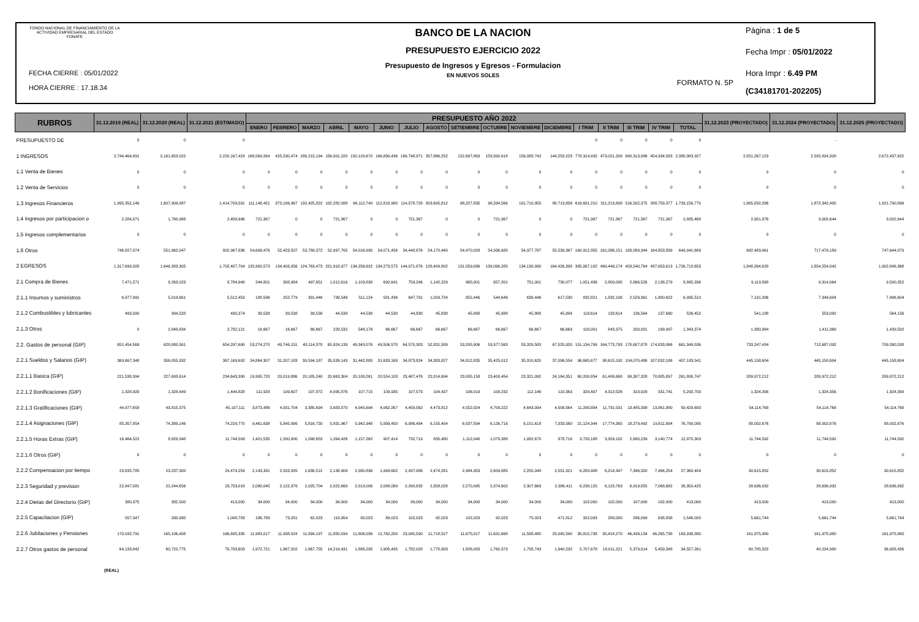FONDO NACIONAL DE FINANCIAMIENTO DE LA ACTIVIDAD EMPRESARIAL DEL ESTADO FONAFE
FECHA CIERRE : 05/01/2022
HORA CIERRE : 17.18.34
BANCO DE LA NACION
PRESUPUESTO EJERCICIO 2022
Presupuesto de Ingresos y Egresos - Formulacion
EN NUEVOS SOLES
FORMATO N. 5P
Página : 1 de 5
Fecha Impr : 05/01/2022
Hora Impr : 6.49 PM
(C34181701-202205)
| RUBROS | 31.12.2019 (REAL) | 31.12.2020 (REAL) | 31.12.2021 (ESTIMADO) | PRESUPUESTO AÑO 2022 | | | | | | | | | | | | | | | | | 31.12.2023 (PROYECTADO) | 31.12.2024 (PROYECTADO) | 31.12.2025 (PROYECTADO) |
| --- | --- | --- | --- | --- | --- | --- | --- | --- | --- | --- | --- | --- | --- | --- | --- | --- | --- | --- | --- | --- | --- | --- | --- |
| | | | | ENERO | FEBRERO | MARZO | ABRIL | MAYO | JUNIO | JULIO | AGOSTO | SETIEMBRE | OCTUBRE | NOVIEMBRE | DICIEMBRE | I TRIM | II TRIM | III TRIM | IV TRIM | TOTAL | | | |
| PRESUPUESTO DE | 0 | 0 | 0 | | | | | | | | | | | | | 0 | 0 | 0 | 0 | 0 | | - | |
| 1 INGRESOS | 2,744,464,891 | 2,161,653,022 | 2,220,167,423 | 166,569,264 | 425,530,474 | 186,215,194 | 156,001,220 | 150,129,670 | 166,890,436 | 169,748,971 | 357,866,252 | 152,697,863 | 153,992,618 | 156,088,742 | 144,253,223 | 778,314,932 | 473,021,326 | 680,313,086 | 454,334,583 | 2,385,983,927 | 2,551,267,123 | 2,592,824,328 | 2,672,437,622 |
| 1.1 Venta de Bienes | 0 | 0 | 0 | 0 | 0 | 0 | 0 | 0 | 0 | 0 | 0 | 0 | 0 | 0 | 0 | 0 | 0 | 0 | 0 | 0 | 0 | 0 | 0 |
| 1.2 Venta de Servicios | 0 | 0 | 0 | 0 | 0 | 0 | 0 | 0 | 0 | 0 | 0 | 0 | 0 | 0 | 0 | 0 | 0 | 0 | 0 | 0 | 0 | 0 | 0 |
| 1.3 Ingresos Financieros | 1,995,352,146 | 1,607,909,987 | 1,414,709,591 | 111,148,421 | 373,106,967 | 132,425,822 | 102,282,088 | 96,112,740 | 112,818,980 | 114,578,728 | 303,695,812 | 98,227,835 | 98,334,566 | 101,710,955 | 88,713,856 | 616,681,210 | 311,213,808 | 516,502,375 | 288,759,377 | 1,733,156,770 | 1,865,832,286 | 1,872,342,495 | 1,921,790,899 |
| 1.4 Ingresos por participacion o | 2,284,871 | 1,780,988 | 2,489,996 | 721,367 | 0 | 0 | 721,367 | 0 | 0 | 721,367 | 0 | 0 | 721,367 | 0 | 0 | 721,367 | 721,367 | 721,367 | 721,367 | 2,885,468 | 2,951,376 | 3,002,644 | 3,002,644 |
| 1.5 Ingresos complementarios | 0 | 0 | 0 | 0 | 0 | 0 | 0 | 0 | 0 | 0 | 0 | 0 | 0 | 0 | 0 | 0 | 0 | 0 | 0 | 0 | 0 | 0 | 0 |
| 1.6 Otros | 746,827,874 | 551,962,047 | 802,967,836 | 54,699,476 | 52,423,507 | 53,789,372 | 52,997,765 | 54,016,930 | 54,071,456 | 54,448,876 | 54,170,440 | 54,470,028 | 54,936,685 | 54,377,787 | 55,539,367 | 160,912,355 | 161,086,151 | 163,089,344 | 164,853,839 | 649,941,689 | 682,483,461 | 717,479,189 | 747,644,079 |
| 2 EGRESOS | 1,317,699,328 | 1,646,383,305 | 1,702,407,704 | 135,900,573 | 134,403,056 | 124,763,473 | 221,918,977 | 134,256,622 | 134,273,575 | 144,071,876 | 128,409,802 | 131,059,086 | 139,096,285 | 134,130,930 | 164,426,398 | 395,067,102 | 490,449,174 | 403,540,764 | 437,653,613 | 1,726,710,653 | 1,848,264,628 | 1,854,554,042 | 1,902,846,368 |
| 2.1 Compra de Bienes | 7,471,571 | 8,263,023 | 8,784,948 | 244,801 | 308,984 | 497,651 | 1,012,616 | 1,103,838 | 692,641 | 759,296 | 1,142,229 | 965,001 | 657,201 | 751,001 | 730,077 | 1,051,436 | 2,809,095 | 2,866,526 | 2,138,279 | 8,865,336 | 9,113,568 | 9,314,064 | 9,500,352 |
| 2.1.1 Insumos y suministros | 6,977,991 | 5,019,661 | 5,512,453 | 188,596 | 252,779 | 391,446 | 739,546 | 511,124 | 581,436 | 647,791 | 1,029,724 | 852,446 | 544,646 | 638,446 | 617,530 | 832,821 | 1,832,106 | 2,529,961 | 1,800,622 | 6,995,510 | 7,191,396 | 7,349,604 | 7,496,604 |
| 2.1.2 Combustibles y lubricantes | 493,580 | 394,528 | 490,374 | 39,538 | 39,538 | 39,538 | 44,538 | 44,538 | 44,538 | 44,838 | 45,838 | 45,888 | 45,888 | 45,888 | 45,884 | 118,614 | 133,614 | 136,564 | 137,660 | 526,452 | 541,188 | 553,092 | 564,156 |
| 2.1.3 Otros | 0 | 2,848,834 | 2,782,121 | 16,667 | 16,667 | 66,667 | 228,532 | 548,176 | 66,667 | 66,667 | 66,667 | 66,667 | 66,667 | 66,667 | 66,663 | 100,001 | 843,375 | 200,001 | 199,997 | 1,343,374 | 1,380,984 | 1,411,368 | 1,439,592 |
| 2.2. Gastos de personal (GIP) | 651,454,569 | 628,080,561 | 654,297,690 | 53,274,270 | 49,746,151 | 48,114,378 | 65,924,139 | 49,343,076 | 49,506,578 | 64,570,383 | 52,831,589 | 53,205,906 | 53,977,563 | 53,329,583 | 67,525,920 | 151,134,799 | 164,773,793 | 170,607,878 | 174,833,066 | 661,349,536 | 733,247,434 | 712,687,092 | 709,390,538 |
| 2.2.1 Sueldos y Salarios (GIP) | 369,667,348 | 356,055,932 | 367,169,692 | 34,864,307 | 31,207,183 | 30,594,187 | 35,539,143 | 31,442,880 | 31,633,169 | 34,873,824 | 34,383,827 | 34,812,835 | 35,425,012 | 35,310,620 | 37,096,554 | 96,665,677 | 98,615,192 | 104,070,486 | 107,832,186 | 407,183,541 | 445,158,604 | 445,158,604 | 445,158,604 |
| 2.2.1.1 Basica (GIP) | 221,538,394 | 227,693,614 | 234,643,390 | 19,995,720 | 20,019,886 | 20,185,248 | 20,663,304 | 20,189,261 | 20,554,103 | 23,487,476 | 22,814,694 | 23,005,158 | 23,400,454 | 23,321,092 | 24,164,351 | 60,200,854 | 61,406,668 | 69,307,328 | 70,885,897 | 261,800,747 | 289,972,212 | 289,972,212 | 289,972,212 |
| 2.2.1.2 Bonificaciones (GIP) | 1,328,920 | 1,328,449 | 1,444,828 | 111,928 | 109,607 | 107,872 | 4,095,876 | 107,715 | 109,935 | 107,573 | 104,437 | 106,019 | 109,232 | 112,146 | 110,363 | 329,407 | 4,313,526 | 318,029 | 331,741 | 5,292,703 | 1,324,356 | 1,324,356 | 1,324,356 |
| 2.2.1.3 Gratificaciones (GIP) | 44,977,658 | 43,815,375 | 45,107,111 | 3,873,486 | 4,031,704 | 3,385,694 | 3,683,570 | 4,045,694 | 4,062,267 | 4,459,562 | 4,473,812 | 4,552,024 | 4,709,222 | 4,643,094 | 4,509,564 | 11,290,884 | 11,791,531 | 13,485,398 | 13,861,880 | 50,429,693 | 54,114,768 | 54,114,768 | 54,114,768 |
| 2.2.1.4 Asignaciones (GIP) | 85,357,854 | 74,389,146 | 74,229,770 | 9,461,638 | 5,845,986 | 5,816,720 | 5,831,967 | 5,942,948 | 5,999,450 | 6,086,494 | 6,155,404 | 6,037,594 | 6,126,716 | 6,151,618 | 7,333,560 | 21,124,344 | 17,774,365 | 18,279,492 | 19,611,894 | 76,790,095 | 88,002,676 | 88,002,676 | 88,002,676 |
| 2.2.1.5 Horas Extras (GIP) | 16,464,522 | 8,829,348 | 11,744,593 | 1,421,535 | 1,200,000 | 1,098,653 | 1,264,426 | 1,157,262 | 907,414 | 732,719 | 835,480 | 1,112,040 | 1,079,388 | 1,082,670 | 978,716 | 3,720,188 | 3,329,102 | 2,680,239 | 3,140,774 | 12,870,303 | 11,744,592 | 11,744,592 | 11,744,592 |
| 2.2.1.6 Otros (GIP) | 0 | 0 | 0 | 0 | 0 | 0 | 0 | 0 | 0 | 0 | 0 | 0 | 0 | 0 | 0 | 0 | 0 | 0 | 0 | 0 | 0 | 0 | 0 |
| 2.2.2 Compensacion por tiempo | 23,835,785 | 23,237,300 | 24,474,259 | 2,143,391 | 2,503,585 | 1,636,512 | 2,138,909 | 2,080,836 | 1,994,602 | 2,437,086 | 2,474,281 | 2,484,953 | 2,659,885 | 2,255,048 | 2,551,321 | 6,283,488 | 6,214,347 | 7,396,320 | 7,466,254 | 27,360,409 | 30,615,852 | 30,615,852 | 30,615,852 |
| 2.2.3 Seguridad y prevision | 22,847,081 | 22,244,656 | 23,753,018 | 2,090,045 | 2,122,376 | 2,025,704 | 2,022,668 | 2,013,006 | 2,088,089 | 2,290,832 | 2,358,028 | 2,270,995 | 2,374,602 | 2,307,669 | 2,386,411 | 6,238,125 | 6,123,763 | 6,919,855 | 7,068,682 | 26,350,425 | 28,636,932 | 28,636,932 | 28,636,932 |
| 2.2.4 Dietas del Directorio (GIP) | 380,375 | 382,500 | 413,000 | 34,000 | 34,000 | 34,000 | 34,000 | 34,000 | 34,000 | 39,000 | 34,000 | 34,000 | 34,000 | 34,000 | 34,000 | 102,000 | 102,000 | 107,000 | 102,000 | 413,000 | 413,000 | 413,000 | 413,000 |
| 2.2.5 Capacitacion (GIP) | 557,347 | 330,990 | 1,008,783 | 186,789 | 73,281 | 62,023 | 119,954 | 80,023 | 89,023 | 102,023 | 92,023 | 102,023 | 92,023 | 75,023 | 471,812 | 322,093 | 289,000 | 296,069 | 638,858 | 1,546,020 | 5,661,744 | 5,661,744 | 5,661,744 |
| 2.2.6 Jubilaciones y Pensiones | 170,032,791 | 165,106,408 | 166,695,335 | 11,983,017 | 11,938,524 | 11,894,197 | 11,850,034 | 11,806,036 | 11,762,200 | 23,045,590 | 11,718,527 | 11,675,017 | 11,631,668 | 11,588,480 | 23,045,590 | 35,815,738 | 35,418,270 | 46,439,134 | 46,265,738 | 163,938,880 | 161,975,980 | 161,975,980 | 161,975,980 |
| 2.2.7 Otros gastos de personal | 64,133,842 | 60,722,775 | 70,783,603 | 1,972,721 | 1,867,202 | 1,867,755 | 14,219,431 | 1,886,295 | 1,905,495 | 1,782,028 | 1,770,903 | 1,826,083 | 1,760,373 | 1,758,743 | 1,940,232 | 5,707,678 | 18,011,221 | 5,379,014 | 5,459,348 | 34,557,261 | 60,785,322 | 40,224,980 | 36,928,426 |
(REAL)